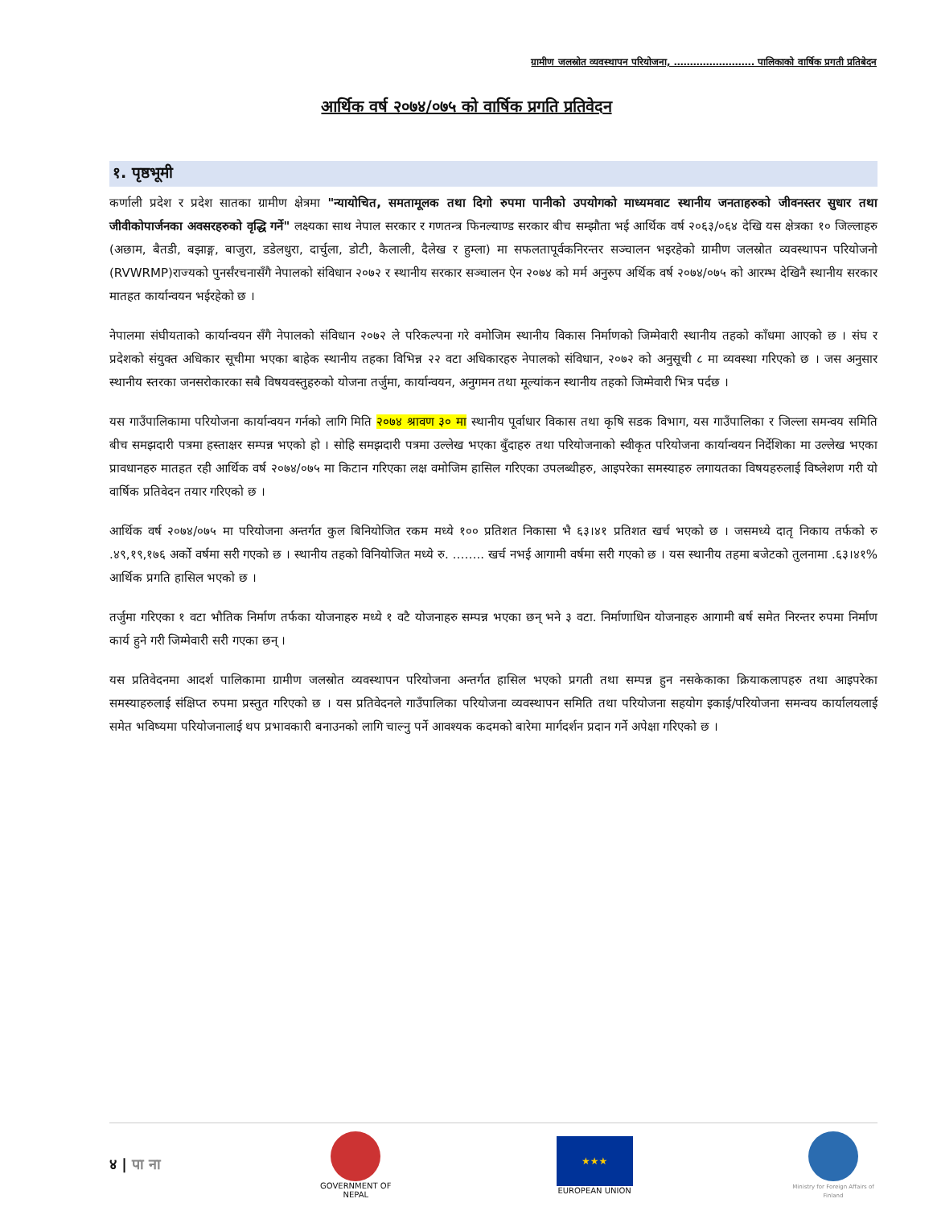ग्रामीण जलस्रोत व्यवस्थापन परियोजना, ……………………. पालिकाको वार्षिक प्रगती प्रतिबेदन
आर्थिक वर्ष २०७४/०७५ को वार्षिक प्रगति प्रतिवेदन
१. पृष्ठभूमी
कर्णाली प्रदेश र प्रदेश सातका ग्रामीण क्षेत्रमा "न्यायोचित, समतामूलक तथा दिगो रुपमा पानीको उपयोगको माध्यमवाट स्थानीय जनताहरुको जीवनस्तर सुधार तथा जीवीकोपार्जनका अवसरहरुको वृद्धि गर्ने" लक्ष्यका साथ नेपाल सरकार र गणतन्त्र फिनल्याण्ड सरकार बीच सम्झौता भई आर्थिक वर्ष २०६३/०६४ देखि यस क्षेत्रका १० जिल्लाहरु (अछाम, बैतडी, बझाङ्ग, बाजुरा, डडेलधुरा, दार्चुला, डोटी, कैलाली, दैलेख र हुम्ला) मा सफलतापूर्वकनिरन्तर सञ्चालन भइरहेको ग्रामीण जलस्रोत व्यवस्थापन परियोजनो (RVWRMP)राज्यको पुनर्संरचनासँगै नेपालको संविधान २०७२ र स्थानीय सरकार सञ्चालन ऐन २०७४ को मर्म अनुरुप अर्थिक वर्ष २०७४/०७५ को आरम्भ देखिनै स्थानीय सरकार मातहत कार्यान्वयन भईरहेको छ ।
नेपालमा संघीयताको कार्यान्वयन सँगै नेपालको संविधान २०७२ ले परिकल्पना गरे वमोजिम स्थानीय विकास निर्माणको जिम्मेवारी स्थानीय तहको काँधमा आएको छ । संघ र प्रदेशको संयुक्त अधिकार सूचीमा भएका बाहेक स्थानीय तहका विभिन्न २२ वटा अधिकारहरु नेपालको संविधान, २०७२ को अनुसूची ८ मा व्यवस्था गरिएको छ । जस अनुसार स्थानीय स्तरका जनसरोकारका सबै विषयवस्तुहरुको योजना तर्जुमा, कार्यान्वयन, अनुगमन तथा मूल्यांकन स्थानीय तहको जिम्मेवारी भित्र पर्दछ ।
यस गाउँपालिकामा परियोजना कार्यान्वयन गर्नको लागि मिति २०७४ श्रावण ३० मा स्थानीय पूर्वाधार विकास तथा कृषि सडक विभाग, यस गाउँपालिका र जिल्ला समन्वय समिति बीच समझदारी पत्रमा हस्ताक्षर सम्पन्न भएको हो । सोहि समझदारी पत्रमा उल्लेख भएका बुँदाहरु तथा परियोजनाको स्वीकृत परियोजना कार्यान्वयन निर्देशिका मा उल्लेख भएका प्रावधानहरु मातहत रही आर्थिक वर्ष २०७४/०७५ मा किटान गरिएका लक्ष वमोजिम हासिल गरिएका उपलब्धीहरु, आइपरेका समस्याहरु लगायतका विषयहरुलाई विष्लेशण गरी यो वार्षिक प्रतिवेदन तयार गरिएको छ ।
आर्थिक वर्ष २०७४/०७५ मा परियोजना अन्तर्गत कुल बिनियोजित रकम मध्ये १०० प्रतिशत निकासा भै ६३।४१ प्रतिशत खर्च भएको छ । जसमध्ये दातृ निकाय तर्फको रु .४९,१९,१७६ अर्को वर्षमा सरी गएको छ । स्थानीय तहको विनियोजित मध्ये रु. …….. खर्च नभई आगामी वर्षमा सरी गएको छ । यस स्थानीय तहमा बजेटको तुलनामा .६३।४१% आर्थिक प्रगति हासिल भएको छ ।
तर्जुमा गरिएका १ वटा भौतिक निर्माण तर्फका योजनाहरु मध्ये १ वटै योजनाहरु सम्पन्न भएका छन् भने ३ वटा. निर्माणाधिन योजनाहरु आगामी बर्ष समेत निरन्तर रुपमा निर्माण कार्य हुने गरी जिम्मेवारी सरी गएका छन् ।
यस प्रतिवेदनमा आदर्श पालिकामा ग्रामीण जलस्रोत व्यवस्थापन परियोजना अन्तर्गत हासिल भएको प्रगती तथा सम्पन्न हुन नसकेकाका क्रियाकलापहरु तथा आइपरेका समस्याहरुलाई संक्षिप्त रुपमा प्रस्तुत गरिएको छ । यस प्रतिवेदनले गाउँपालिका परियोजना व्यवस्थापन समिति तथा परियोजना सहयोग इकाई/परियोजना समन्वय कार्यालयलाई समेत भविष्यमा परियोजनालाई थप प्रभावकारी बनाउनको लागि चाल्नु पर्ने आवश्यक कदमको बारेमा मार्गदर्शन प्रदान गर्ने अपेक्षा गरिएको छ ।
४ | पा ना
GOVERNMENT OF NEPAL
★★★
EUROPEAN UNION
Ministry for Foreign Affairs of Finland